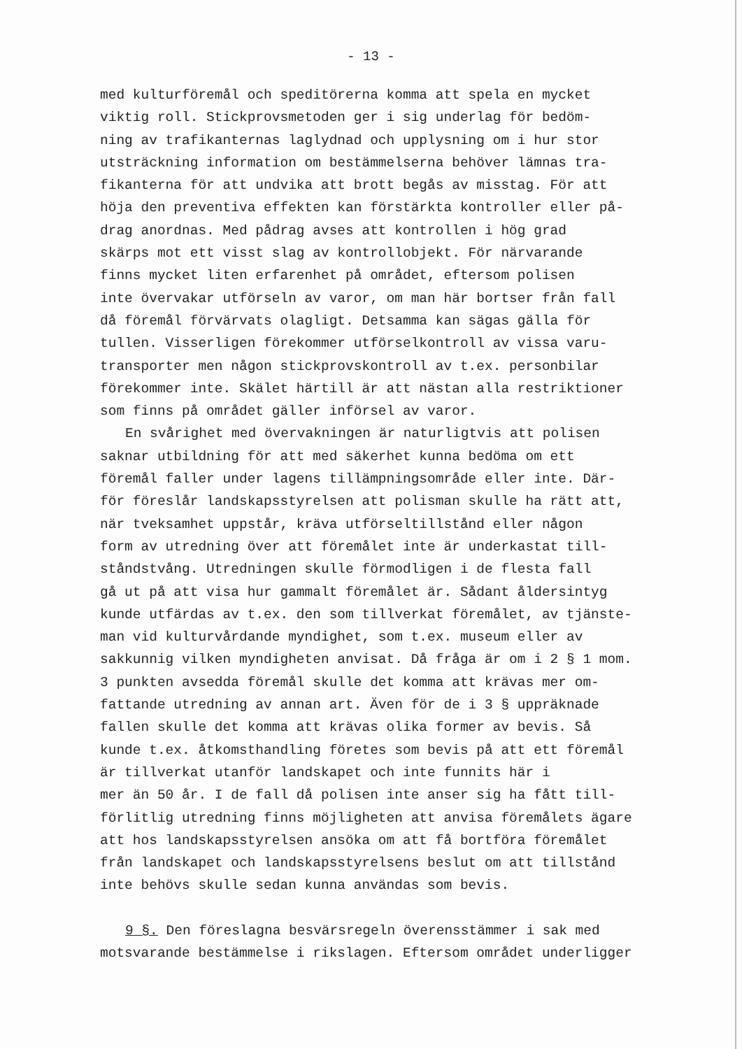- 13 -
med kulturföremål och speditörerna komma att spela en mycket
viktig roll. Stickprovsmetoden ger i sig underlag för bedöm-
ning av trafikanternas laglydnad och upplysning om i hur stor
utsträckning information om bestämmelserna behöver lämnas tra-
fikanterna för att undvika att brott begås av misstag. För att
höja den preventiva effekten kan förstärkta kontroller eller på-
drag anordnas. Med pådrag avses att kontrollen i hög grad
skärps mot ett visst slag av kontrollobjekt. För närvarande
finns mycket liten erfarenhet på området, eftersom polisen
inte övervakar utförseln av varor, om man här bortser från fall
då föremål förvärvats olagligt. Detsamma kan sägas gälla för
tullen. Visserligen förekommer utförselkontroll av vissa varu-
transporter men någon stickprovskontroll av t.ex. personbilar
förekommer inte. Skälet härtill är att nästan alla restriktioner
som finns på området gäller införsel av varor.
En svårighet med övervakningen är naturligtvis att polisen
saknar utbildning för att med säkerhet kunna bedöma om ett
föremål faller under lagens tillämpningsområde eller inte. Där-
för föreslår landskapsstyrelsen att polisman skulle ha rätt att,
när tveksamhet uppstår, kräva utförseltillstånd eller någon
form av utredning över att föremålet inte är underkastat till-
ståndstvång. Utredningen skulle förmodligen i de flesta fall
gå ut på att visa hur gammalt föremålet är. Sådant åldersintyg
kunde utfärdas av t.ex. den som tillverkat föremålet, av tjänste-
man vid kulturvårdande myndighet, som t.ex. museum eller av
sakkunnig vilken myndigheten anvisat. Då fråga är om i 2 § 1 mom.
3 punkten avsedda föremål skulle det komma att krävas mer om-
fattande utredning av annan art. Även för de i 3 § uppräknade
fallen skulle det komma att krävas olika former av bevis. Så
kunde t.ex. åtkomsthandling företes som bevis på att ett föremål
är tillverkat utanför landskapet och inte funnits här i
mer än 50 år. I de fall då polisen inte anser sig ha fått till-
förlitlig utredning finns möjligheten att anvisa föremålets ägare
att hos landskapsstyrelsen ansöka om att få bortföra föremålet
från landskapet och landskapsstyrelsens beslut om att tillstånd
inte behövs skulle sedan kunna användas som bevis.
9 §. Den föreslagna besvärsregeln överensstämmer i sak med
motsvarande bestämmelse i rikslagen. Eftersom området underligger